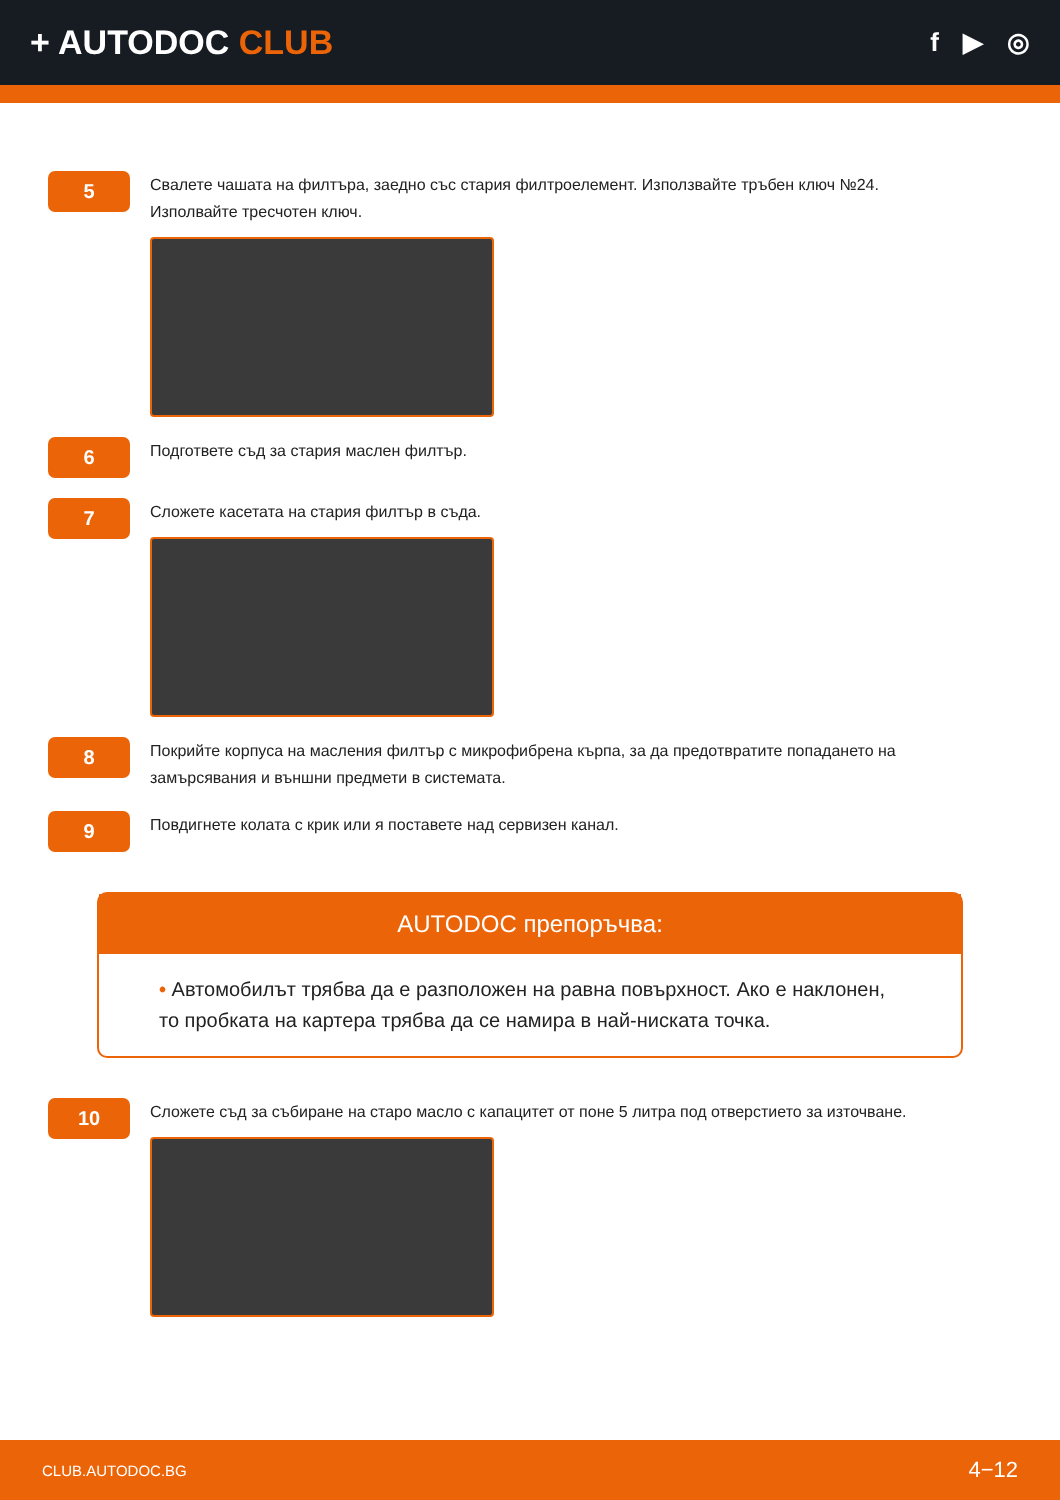+ AUTODOC CLUB
f ▶ ◎
5
Свалете чашата на филтъра, заедно със стария филтроелемент. Използвайте тръбен ключ №24. Изполвайте тресчотен ключ.
6
Подгответе съд за стария маслен филтър.
7
Сложете касетата на стария филтър в съда.
8
Покрийте корпуса на масления филтър с микрофибрена кърпа, за да предотвратите попадането на замърсявания и външни предмети в системата.
9
Повдигнете колата с крик или я поставете над сервизен канал.
AUTODOC препоръчва:
• Автомобилът трябва да е разположен на равна повърхност. Ако е наклонен, то пробката на картера трябва да се намира в най-ниската точка.
10
Сложете съд за събиране на старо масло с капацитет от поне 5 литра под отверстието за източване.
CLUB.AUTODOC.BG 4−12